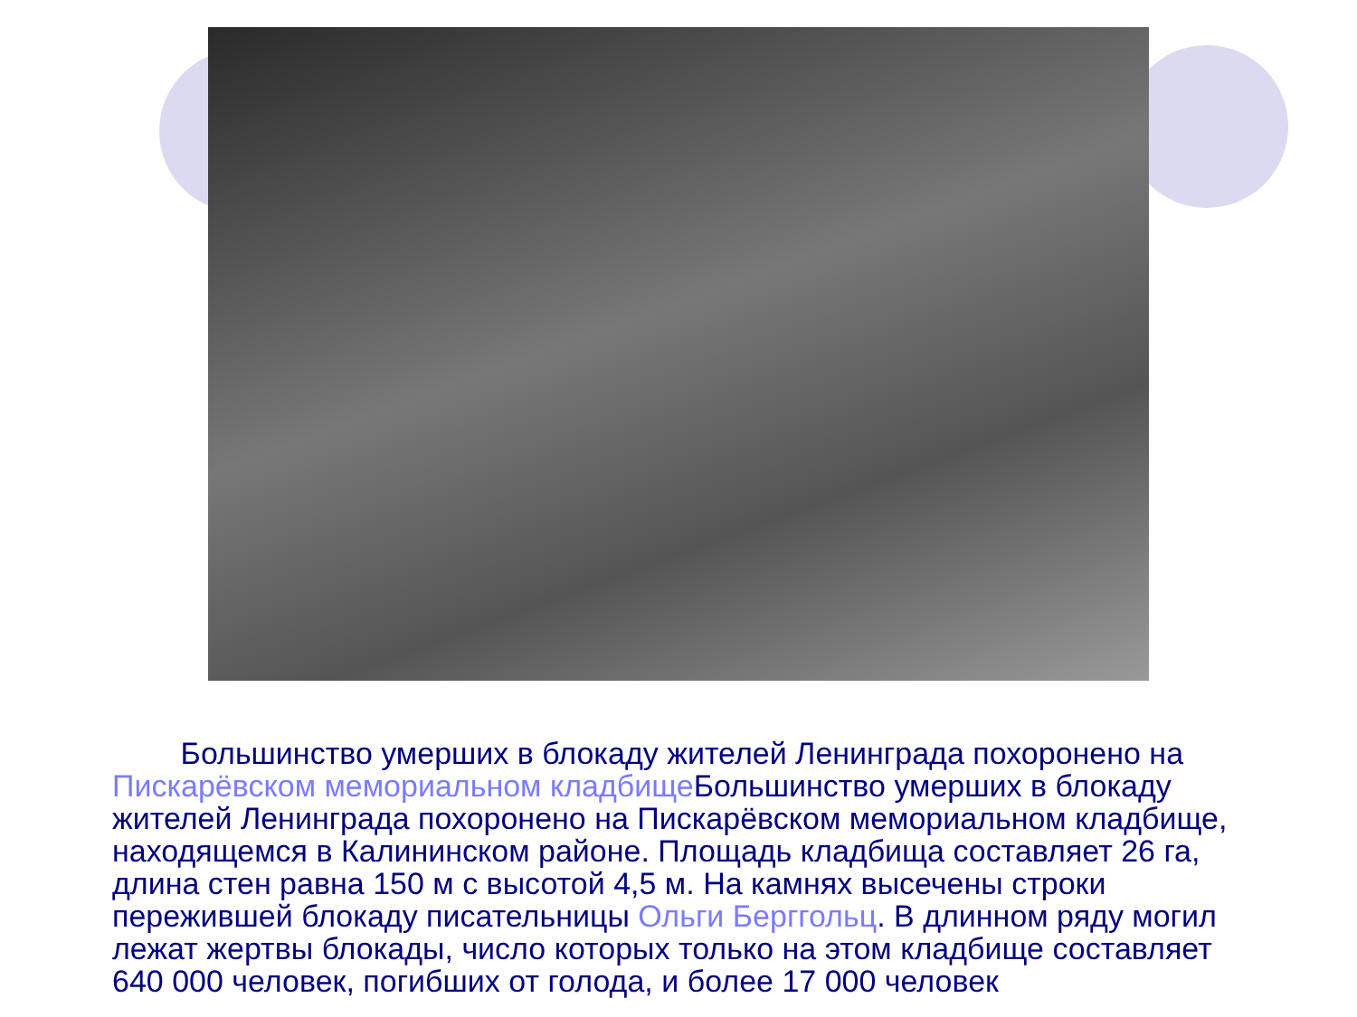Большинство умерших в блокаду жителей Ленинграда похоронено на Пискарёвском мемориальном кладбище Большинство умерших в блокаду жителей Ленинграда похоронено на Пискарёвском мемориальном кладбище, находящемся в Калининском районе. Площадь кладбища составляет 26 га, длина стен равна 150 м с высотой 4,5 м. На камнях высечены строки пережившей блокаду писательницы Ольги Берггольц. В длинном ряду могил лежат жертвы блокады, число которых только на этом кладбище составляет 640 000 человек, погибших от голода, и более 17 000 человек